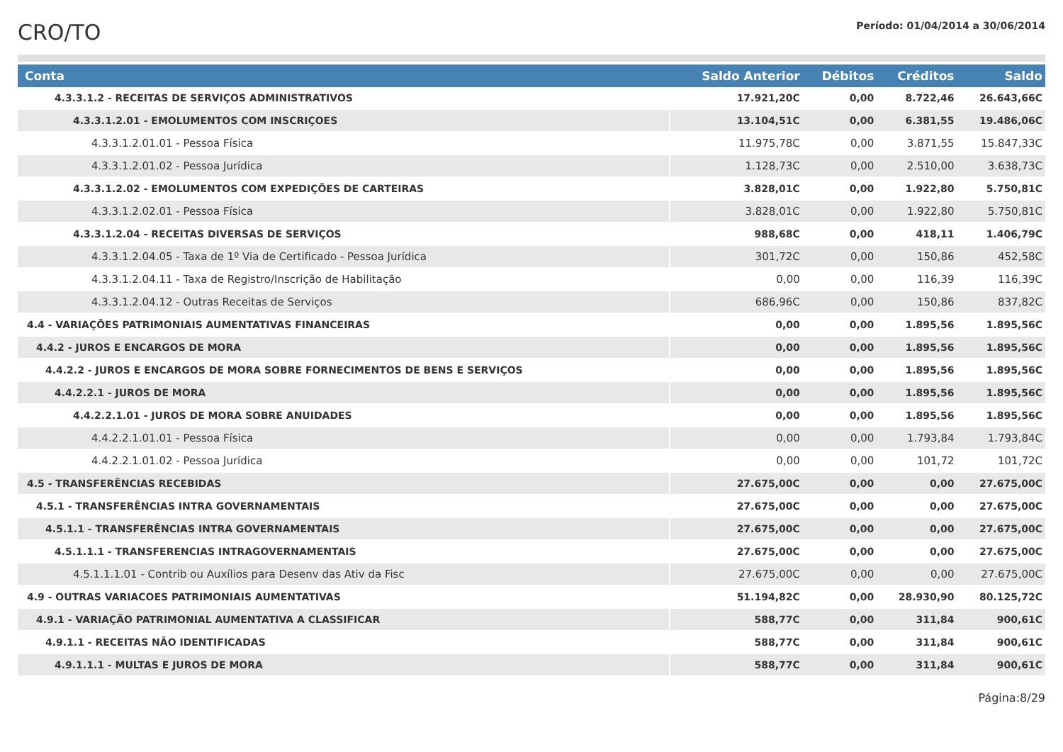CRO/TO
Período: 01/04/2014 a 30/06/2014
| Conta | Saldo Anterior | Débitos | Créditos | Saldo |
| --- | --- | --- | --- | --- |
| 4.3.3.1.2 - RECEITAS DE SERVIÇOS ADMINISTRATIVOS | 17.921,20C | 0,00 | 8.722,46 | 26.643,66C |
| 4.3.3.1.2.01 - EMOLUMENTOS COM INSCRIÇOES | 13.104,51C | 0,00 | 6.381,55 | 19.486,06C |
| 4.3.3.1.2.01.01 - Pessoa Física | 11.975,78C | 0,00 | 3.871,55 | 15.847,33C |
| 4.3.3.1.2.01.02 - Pessoa Jurídica | 1.128,73C | 0,00 | 2.510,00 | 3.638,73C |
| 4.3.3.1.2.02 - EMOLUMENTOS COM EXPEDIÇÕES DE CARTEIRAS | 3.828,01C | 0,00 | 1.922,80 | 5.750,81C |
| 4.3.3.1.2.02.01 - Pessoa Física | 3.828,01C | 0,00 | 1.922,80 | 5.750,81C |
| 4.3.3.1.2.04 - RECEITAS DIVERSAS DE SERVIÇOS | 988,68C | 0,00 | 418,11 | 1.406,79C |
| 4.3.3.1.2.04.05 - Taxa de 1º Via de Certificado - Pessoa Jurídica | 301,72C | 0,00 | 150,86 | 452,58C |
| 4.3.3.1.2.04.11 - Taxa de Registro/Inscrição de Habilitação | 0,00 | 0,00 | 116,39 | 116,39C |
| 4.3.3.1.2.04.12 - Outras Receitas de Serviços | 686,96C | 0,00 | 150,86 | 837,82C |
| 4.4 - VARIAÇÕES PATRIMONIAIS AUMENTATIVAS FINANCEIRAS | 0,00 | 0,00 | 1.895,56 | 1.895,56C |
| 4.4.2 - JUROS E ENCARGOS DE MORA | 0,00 | 0,00 | 1.895,56 | 1.895,56C |
| 4.4.2.2 - JUROS E ENCARGOS DE MORA SOBRE FORNECIMENTOS DE BENS E SERVIÇOS | 0,00 | 0,00 | 1.895,56 | 1.895,56C |
| 4.4.2.2.1 - JUROS DE MORA | 0,00 | 0,00 | 1.895,56 | 1.895,56C |
| 4.4.2.2.1.01 - JUROS DE MORA SOBRE ANUIDADES | 0,00 | 0,00 | 1.895,56 | 1.895,56C |
| 4.4.2.2.1.01.01 - Pessoa Física | 0,00 | 0,00 | 1.793,84 | 1.793,84C |
| 4.4.2.2.1.01.02 - Pessoa Jurídica | 0,00 | 0,00 | 101,72 | 101,72C |
| 4.5 - TRANSFERÊNCIAS RECEBIDAS | 27.675,00C | 0,00 | 0,00 | 27.675,00C |
| 4.5.1 - TRANSFERÊNCIAS INTRA GOVERNAMENTAIS | 27.675,00C | 0,00 | 0,00 | 27.675,00C |
| 4.5.1.1 - TRANSFERÊNCIAS INTRA GOVERNAMENTAIS | 27.675,00C | 0,00 | 0,00 | 27.675,00C |
| 4.5.1.1.1 - TRANSFERENCIAS INTRAGOVERNAMENTAIS | 27.675,00C | 0,00 | 0,00 | 27.675,00C |
| 4.5.1.1.1.01 - Contrib ou Auxílios para Desenv das Ativ da Fisc | 27.675,00C | 0,00 | 0,00 | 27.675,00C |
| 4.9 - OUTRAS VARIACOES PATRIMONIAIS AUMENTATIVAS | 51.194,82C | 0,00 | 28.930,90 | 80.125,72C |
| 4.9.1 - VARIAÇÃO PATRIMONIAL AUMENTATIVA A CLASSIFICAR | 588,77C | 0,00 | 311,84 | 900,61C |
| 4.9.1.1 - RECEITAS NÃO IDENTIFICADAS | 588,77C | 0,00 | 311,84 | 900,61C |
| 4.9.1.1.1 - MULTAS E JUROS DE MORA | 588,77C | 0,00 | 311,84 | 900,61C |
Página:8/29